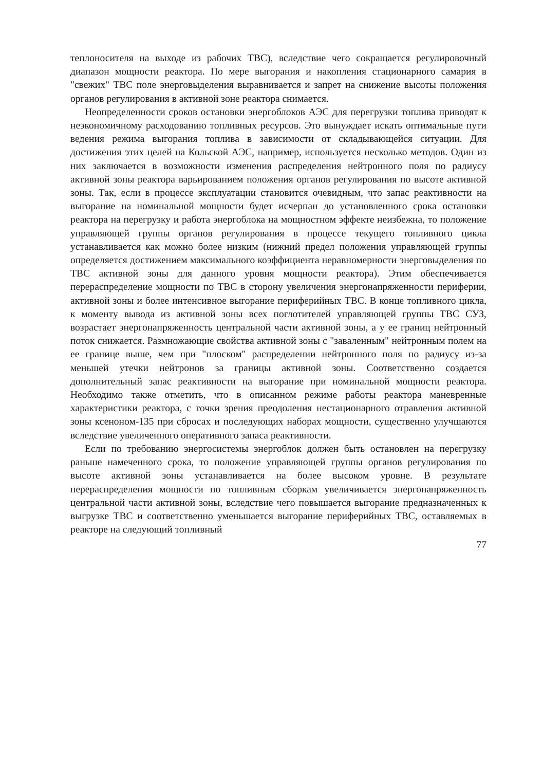теплоносителя на выходе из рабочих ТВС), вследствие чего сокращается регулировочный диапазон мощности реактора. По мере выгорания и накопления стационарного самария в "свежих" ТВС поле энерговыделения выравнивается и запрет на снижение высоты положения органов регулирования в активной зоне реактора снимается.
Неопределенности сроков остановки энергоблоков АЭС для перегрузки топлива приводят к неэкономичному расходованию топливных ресурсов. Это вынуждает искать оптимальные пути ведения режима выгорания топлива в зависимости от складывающейся ситуации. Для достижения этих целей на Кольской АЭС, например, используется несколько методов. Один из них заключается в возможности изменения распределения нейтронного поля по радиусу активной зоны реактора варьированием положения органов регулирования по высоте активной зоны. Так, если в процессе эксплуатации становится очевидным, что запас реактивности на выгорание на номинальной мощности будет исчерпан до установленного срока остановки реактора на перегрузку и работа энергоблока на мощностном эффекте неизбежна, то положение управляющей группы органов регулирования в процессе текущего топливного цикла устанавливается как можно более низким (нижний предел положения управляющей группы определяется достижением максимального коэффициента неравномерности энерговыделения по ТВС активной зоны для данного уровня мощности реактора). Этим обеспечивается перераспределение мощности по ТВС в сторону увеличения энергонапряженности периферии, активной зоны и более интенсивное выгорание периферийных ТВС. В конце топливного цикла, к моменту вывода из активной зоны всех поглотителей управляющей группы ТВС СУЗ, возрастает энергонапряженность центральной части активной зоны, а у ее границ нейтронный поток снижается. Размножающие свойства активной зоны с "заваленным" нейтронным полем на ее границе выше, чем при "плоском" распределении нейтронного поля по радиусу из-за меньшей утечки нейтронов за границы активной зоны. Соответственно создается дополнительный запас реактивности на выгорание при номинальной мощности реактора. Необходимо также отметить, что в описанном режиме работы реактора маневренные характеристики реактора, с точки зрения преодоления нестационарного отравления активной зоны ксеноном-135 при сбросах и последующих наборах мощности, существенно улучшаются вследствие увеличенного оперативного запаса реактивности.
Если по требованию энергосистемы энергоблок должен быть остановлен на перегрузку раньше намеченного срока, то положение управляющей группы органов регулирования по высоте активной зоны устанавливается на более высоком уровне. В результате перераспределения мощности по топливным сборкам увеличивается энергонапряженность центральной части активной зоны, вследствие чего повышается выгорание предназначенных к выгрузке ТВС и соответственно уменьшается выгорание периферийных ТВС, оставляемых в реакторе на следующий топливный
77